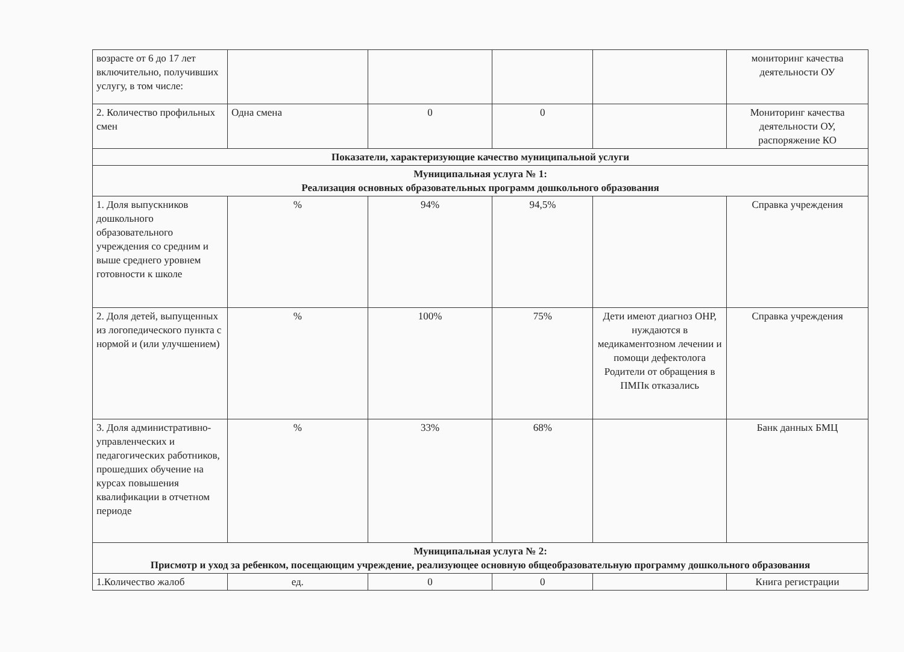| возрасте от 6 до 17 лет включительно, получивших услугу, в том числе: | | | | | мониторинг качества деятельности ОУ |
| 2. Количество профильных смен | Одна смена | 0 | 0 | | Мониторинг качества деятельности ОУ, распоряжение КО |
| Показатели, характеризующие качество муниципальной услуги | | | | | |
| Муниципальная услуга № 1: Реализация основных образовательных программ дошкольного образования | | | | | |
| 1. Доля выпускников дошкольного образовательного учреждения со средним и выше среднего уровнем готовности к школе | % | 94% | 94,5% | | Справка учреждения |
| 2. Доля детей, выпущенных из логопедического пункта с нормой и (или улучшением) | % | 100% | 75% | Дети имеют диагноз ОНР, нуждаются в медикаментозном лечении и помощи дефектолога Родители от обращения в ПМПк отказались | Справка учреждения |
| 3. Доля административно-управленческих и педагогических работников, прошедших обучение на курсах повышения квалификации в отчетном периоде | % | 33% | 68% | | Банк данных БМЦ |
| Муниципальная услуга № 2: Присмотр и уход за ребенком, посещающим учреждение, реализующее основную общеобразовательную программу дошкольного образования | | | | | |
| 1.Количество жалоб | ед. | 0 | 0 | | Книга регистрации |